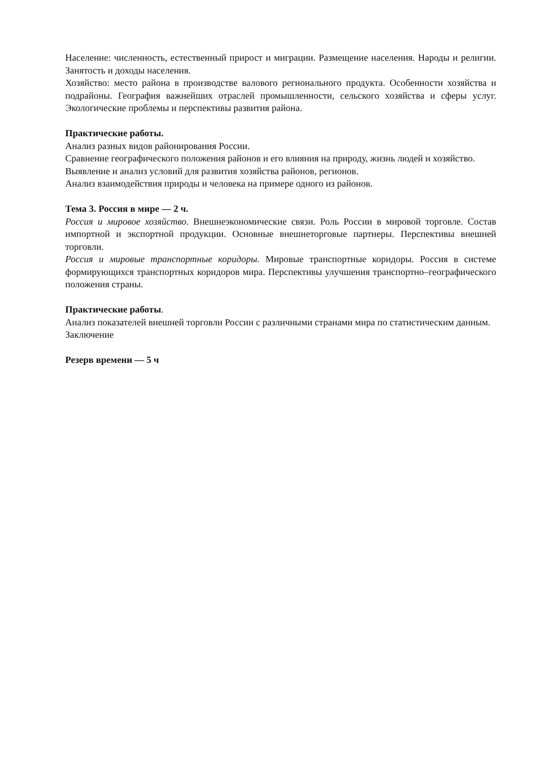Население: численность, естественный прирост и миграции. Размещение населения. Народы и религии. Занятость и доходы населения.
Хозяйство: место района в производстве валового регионального продукта. Особенности хозяйства и подрайоны. География важнейших отраслей промышленности, сельского хозяйства и сферы услуг. Экологические проблемы и перспективы развития района.
Практические работы.
Анализ разных видов районирования России.
Сравнение географического положения районов и его влияния на природу, жизнь людей и хозяйство.
Выявление и анализ условий для развития хозяйства районов, регионов.
Анализ взаимодействия природы и человека на примере одного из районов.
Тема 3. Россия в мире — 2 ч.
Россия и мировое хозяйство. Внешнеэкономические связи. Роль России в мировой торговле. Состав импортной и экспортной продукции. Основные внешнеторговые партнеры. Перспективы внешней торговли.
Россия и мировые транспортные коридоры. Мировые транспортные коридоры. Россия в системе формирующихся транспортных коридоров мира. Перспективы улучшения транспортно–географического положения страны.
Практические работы.
Анализ показателей внешней торговли России с различными странами мира по статистическим данным.
Заключение
Резерв времени — 5 ч